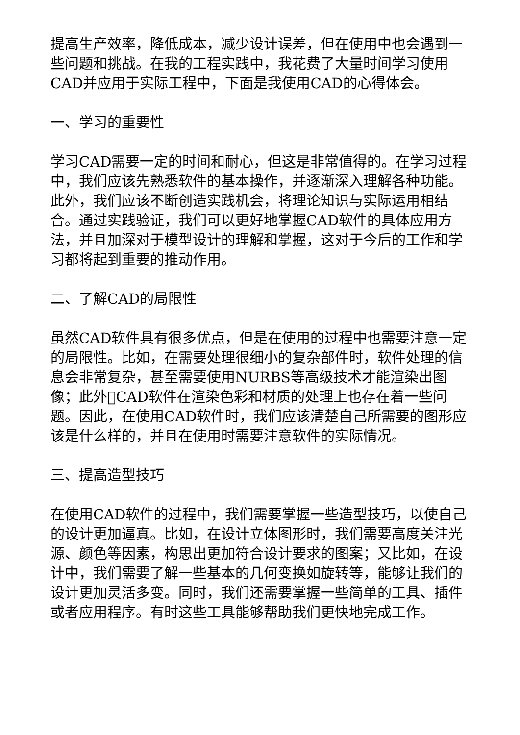提高生产效率，降低成本，减少设计误差，但在使用中也会遇到一些问题和挑战。在我的工程实践中，我花费了大量时间学习使用CAD并应用于实际工程中，下面是我使用CAD的心得体会。
一、学习的重要性
学习CAD需要一定的时间和耐心，但这是非常值得的。在学习过程中，我们应该先熟悉软件的基本操作，并逐渐深入理解各种功能。此外，我们应该不断创造实践机会，将理论知识与实际运用相结合。通过实践验证，我们可以更好地掌握CAD软件的具体应用方法，并且加深对于模型设计的理解和掌握，这对于今后的工作和学习都将起到重要的推动作用。
二、了解CAD的局限性
虽然CAD软件具有很多优点，但是在使用的过程中也需要注意一定的局限性。比如，在需要处理很细小的复杂部件时，软件处理的信息会非常复杂，甚至需要使用NURBS等高级技术才能渲染出图像；此外􏰀CAD软件在渲染色彩和材质的处理上也存在着一些问题。因此，在使用CAD软件时，我们应该清楚自己所需要的图形应该是什么样的，并且在使用时需要注意软件的实际情况。
三、提高造型技巧
在使用CAD软件的过程中，我们需要掌握一些造型技巧，以使自己的设计更加逼真。比如，在设计立体图形时，我们需要高度关注光源、颜色等因素，构思出更加符合设计要求的图案；又比如，在设计中，我们需要了解一些基本的几何变换如旋转等，能够让我们的设计更加灵活多变。同时，我们还需要掌握一些简单的工具、插件或者应用程序。有时这些工具能够帮助我们更快地完成工作。